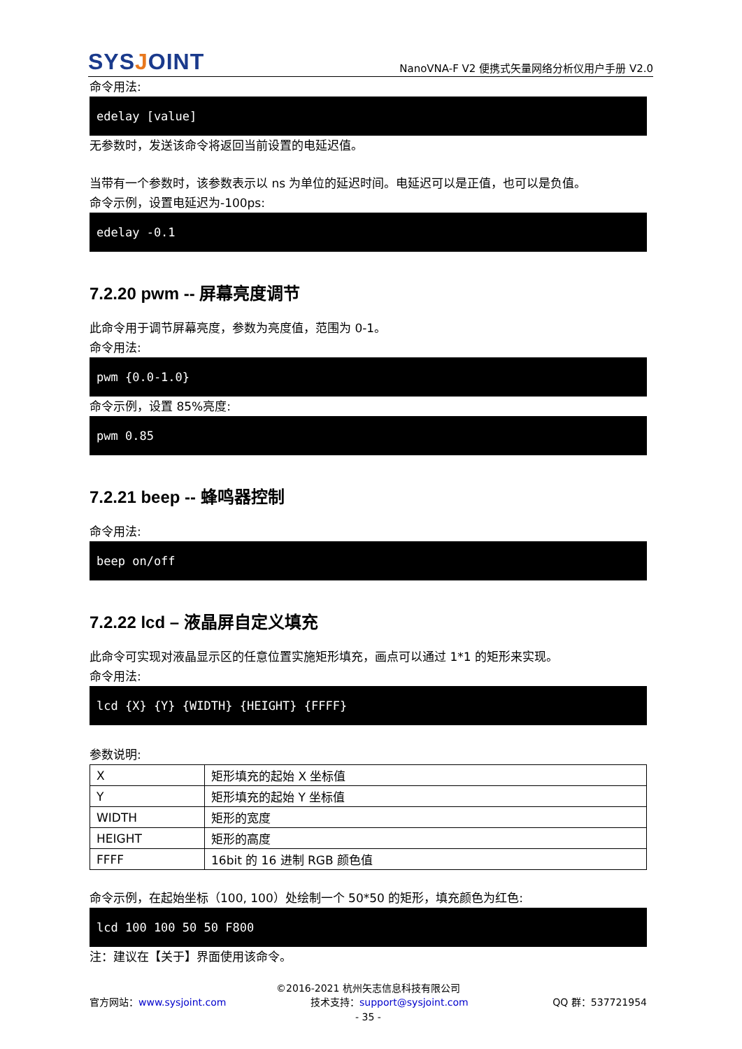SYSJOINT
NanoVNA-F V2 便携式矢量网络分析仪用户手册 V2.0
命令用法:
edelay [value]
无参数时，发送该命令将返回当前设置的电延迟值。
当带有一个参数时，该参数表示以 ns 为单位的延迟时间。电延迟可以是正值，也可以是负值。
命令示例，设置电延迟为-100ps:
edelay -0.1
7.2.20 pwm -- 屏幕亮度调节
此命令用于调节屏幕亮度，参数为亮度值，范围为 0-1。
命令用法:
pwm {0.0-1.0}
命令示例，设置 85%亮度:
pwm 0.85
7.2.21 beep -- 蜂鸣器控制
命令用法:
beep on/off
7.2.22 lcd – 液晶屏自定义填充
此命令可实现对液晶显示区的任意位置实施矩形填充，画点可以通过 1*1 的矩形来实现。
命令用法:
lcd {X} {Y} {WIDTH} {HEIGHT} {FFFF}
参数说明:
| X | 矩形填充的起始 X 坐标值 |
| Y | 矩形填充的起始 Y 坐标值 |
| WIDTH | 矩形的宽度 |
| HEIGHT | 矩形的高度 |
| FFFF | 16bit 的 16 进制 RGB 颜色值 |
命令示例，在起始坐标（100, 100）处绘制一个 50*50 的矩形，填充颜色为红色:
lcd 100 100 50 50 F800
注：建议在【关于】界面使用该命令。
©2016-2021 杭州矢志信息科技有限公司
官方网站：www.sysjoint.com 技术支持：support@sysjoint.com QQ 群：537721954
- 35 -